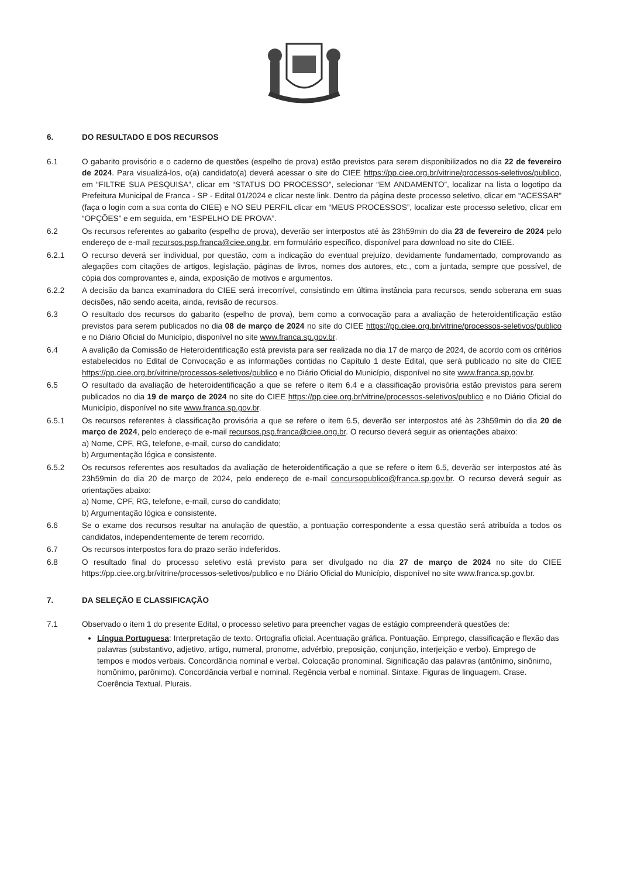6. DO RESULTADO E DOS RECURSOS
6.1 O gabarito provisório e o caderno de questões (espelho de prova) estão previstos para serem disponibilizados no dia 22 de fevereiro de 2024. Para visualizá-los, o(a) candidato(a) deverá acessar o site do CIEE https://pp.ciee.org.br/vitrine/processos-seletivos/publico, em “FILTRE SUA PESQUISA”, clicar em “STATUS DO PROCESSO”, selecionar “EM ANDAMENTO”, localizar na lista o logotipo da Prefeitura Municipal de Franca - SP - Edital 01/2024 e clicar neste link. Dentro da página deste processo seletivo, clicar em “ACESSAR” (faça o login com a sua conta do CIEE) e NO SEU PERFIL clicar em “MEUS PROCESSOS”, localizar este processo seletivo, clicar em “OPÇÕES” e em seguida, em “ESPELHO DE PROVA”.
6.2 Os recursos referentes ao gabarito (espelho de prova), deverão ser interpostos até às 23h59min do dia 23 de fevereiro de 2024 pelo endereço de e-mail recursos.psp.franca@ciee.ong.br, em formulário específico, disponível para download no site do CIEE.
6.2.1 O recurso deverá ser individual, por questão, com a indicação do eventual prejuízo, devidamente fundamentado, comprovando as alegações com citações de artigos, legislação, páginas de livros, nomes dos autores, etc., com a juntada, sempre que possível, de cópia dos comprovantes e, ainda, exposição de motivos e argumentos.
6.2.2 A decisão da banca examinadora do CIEE será irrecorrível, consistindo em última instância para recursos, sendo soberana em suas decisões, não sendo aceita, ainda, revisão de recursos.
6.3 O resultado dos recursos do gabarito (espelho de prova), bem como a convocação para a avaliação de heteroidentificação estão previstos para serem publicados no dia 08 de março de 2024 no site do CIEE https://pp.ciee.org.br/vitrine/processos-seletivos/publico e no Diário Oficial do Município, disponível no site www.franca.sp.gov.br.
6.4 A avalição da Comissão de Heteroidentificação está prevista para ser realizada no dia 17 de março de 2024, de acordo com os critérios estabelecidos no Edital de Convocação e as informações contidas no Capítulo 1 deste Edital, que será publicado no site do CIEE https://pp.ciee.org.br/vitrine/processos-seletivos/publico e no Diário Oficial do Município, disponível no site www.franca.sp.gov.br.
6.5 O resultado da avaliação de heteroidentificação a que se refere o item 6.4 e a classificação provisória estão previstos para serem publicados no dia 19 de março de 2024 no site do CIEE https://pp.ciee.org.br/vitrine/processos-seletivos/publico e no Diário Oficial do Município, disponível no site www.franca.sp.gov.br.
6.5.1 Os recursos referentes à classificação provisória a que se refere o item 6.5, deverão ser interpostos até às 23h59min do dia 20 de março de 2024, pelo endereço de e-mail recursos.psp.franca@ciee.ong.br. O recurso deverá seguir as orientações abaixo:
a) Nome, CPF, RG, telefone, e-mail, curso do candidato;
b) Argumentação lógica e consistente.
6.5.2 Os recursos referentes aos resultados da avaliação de heteroidentificação a que se refere o item 6.5, deverão ser interpostos até às 23h59min do dia 20 de março de 2024, pelo endereço de e-mail concursopublico@franca.sp.gov.br. O recurso deverá seguir as orientações abaixo:
a) Nome, CPF, RG, telefone, e-mail, curso do candidato;
b) Argumentação lógica e consistente.
6.6 Se o exame dos recursos resultar na anulação de questão, a pontuação correspondente a essa questão será atribuída a todos os candidatos, independentemente de terem recorrido.
6.7 Os recursos interpostos fora do prazo serão indeferidos.
6.8 O resultado final do processo seletivo está previsto para ser divulgado no dia 27 de março de 2024 no site do CIEE https://pp.ciee.org.br/vitrine/processos-seletivos/publico e no Diário Oficial do Município, disponível no site www.franca.sp.gov.br.
7. DA SELEÇÃO E CLASSIFICAÇÃO
7.1 Observado o item 1 do presente Edital, o processo seletivo para preencher vagas de estágio compreenderá questões de:
Língua Portuguesa: Interpretação de texto. Ortografia oficial. Acentuação gráfica. Pontuação. Emprego, classificação e flexão das palavras (substantivo, adjetivo, artigo, numeral, pronome, advérbio, preposição, conjunção, interjeição e verbo). Emprego de tempos e modos verbais. Concordância nominal e verbal. Colocação pronominal. Significação das palavras (antônimo, sinônimo, homônimo, parônimo). Concordância verbal e nominal. Regência verbal e nominal. Sintaxe. Figuras de linguagem. Crase. Coerência Textual. Plurais.